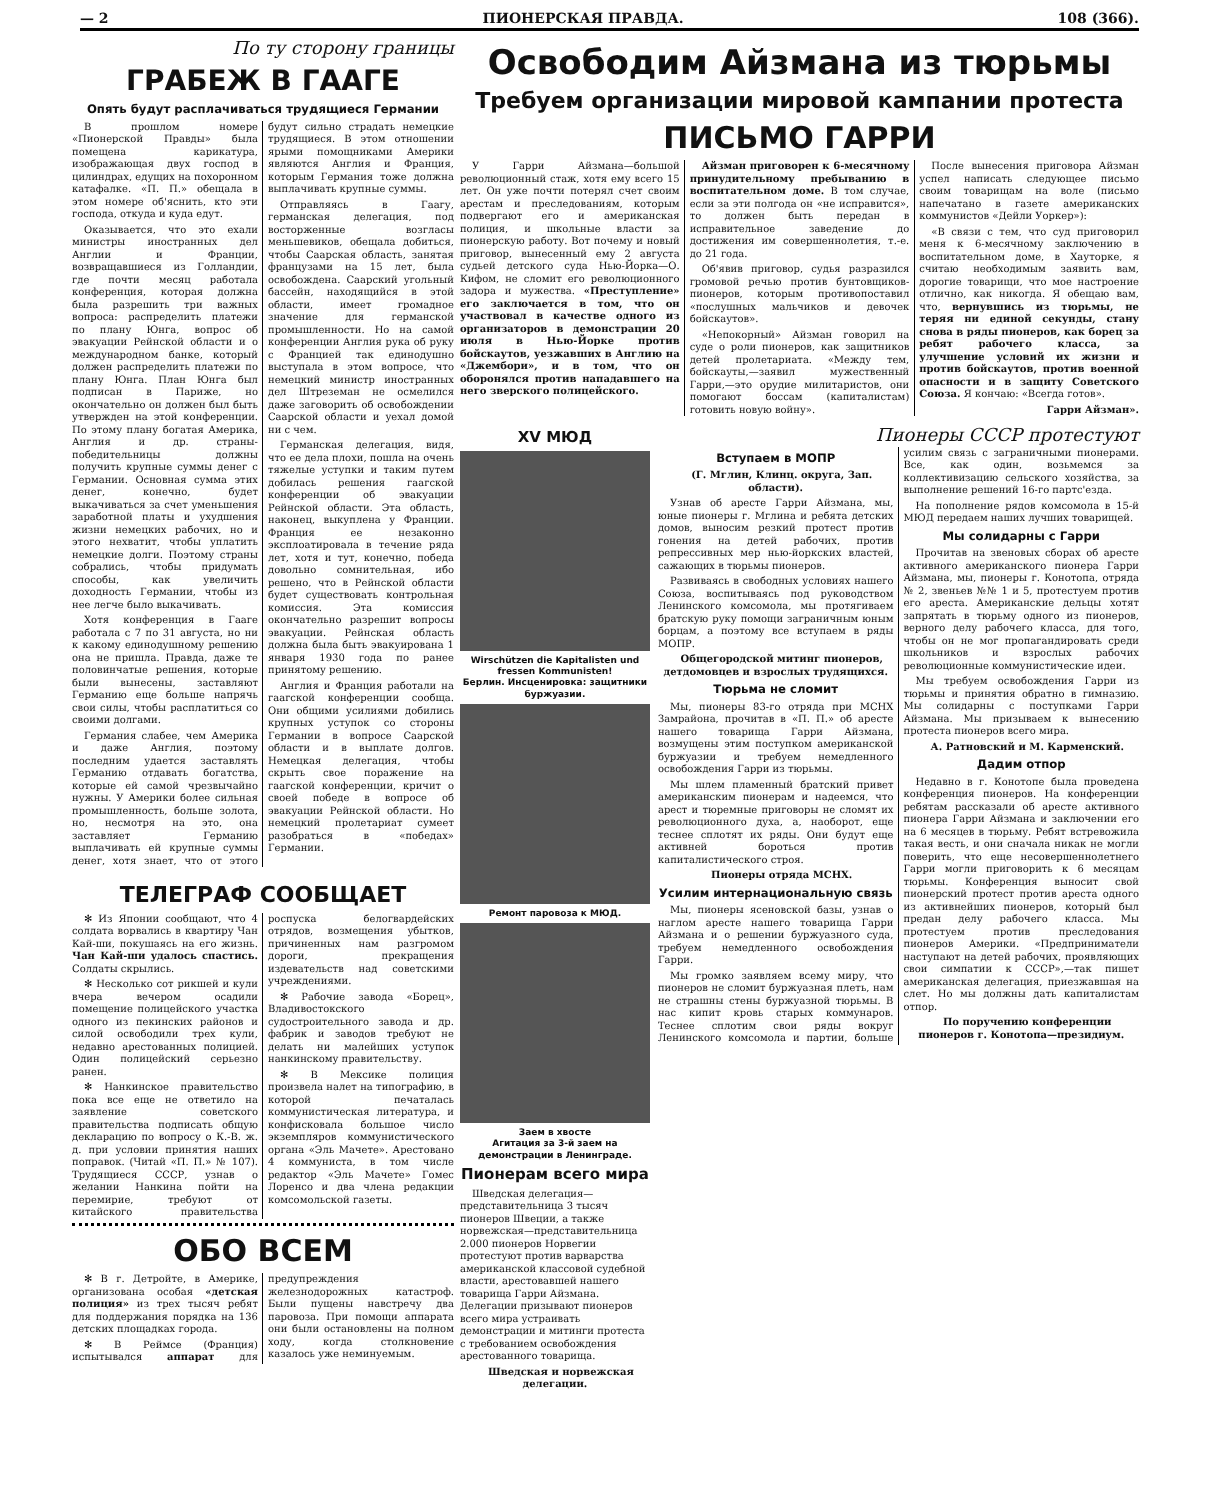— 2 ПИОНЕРСКАЯ ПРАВДА. 108 (366).
По ту сторону границы
ГРАБЕЖ В ГААГЕ
Опять будут расплачиваться трудящиеся Германии
В прошлом номере «Пионерской Правды» была помещена карикатура, изображающая двух господ в цилиндрах, едущих на похоронном катафалке. «П. П.» обещала в этом номере об'яснить, кто эти господа, откуда и куда едут.
Оказывается, что это ехали министры иностранных дел Англии и Франции, возвращавшиеся из Голландии, где почти месяц работала конференция, которая должна была разрешить три важных вопроса: распределить платежи по плану Юнга, вопрос об эвакуации Рейнской области и о международном банке, который должен распределить платежи по плану Юнга. План Юнга был подписан в Париже, но окончательно он должен был быть утвержден на этой конференции. По этому плану богатая Америка, Англия и др. страны-победительницы должны получить крупные суммы денег с Германии. Основная сумма этих денег, конечно, будет выкачиваться за счет уменьшения заработной платы и ухудшения жизни немецких рабочих, но и этого нехватит, чтобы уплатить немецкие долги. Поэтому страны собрались, чтобы придумать способы, как увеличить доходность Германии, чтобы из нее легче было выкачивать.
Хотя конференция в Гааге работала с 7 по 31 августа, но ни к какому единодушному решению она не пришла. Правда, даже те половинчатые решения, которые были вынесены, заставляют Германию еще больше напрячь свои силы, чтобы расплатиться со своими долгами.
Германия слабее, чем Америка и даже Англия, поэтому последним удается заставлять Германию отдавать богатства, которые ей самой чрезвычайно нужны. У Америки более сильная промышленность, больше золота, но, несмотря на это, она заставляет Германию выплачивать ей крупные суммы денег, хотя знает, что от этого будут сильно страдать немецкие трудящиеся. В этом отношении ярыми помощниками Америки являются Англия и Франция, которым Германия тоже должна выплачивать крупные суммы.
Отправляясь в Гаагу, германская делегация, под восторженные возгласы меньшевиков, обещала добиться, чтобы Саарская область, занятая французами на 15 лет, была освобождена. Саарский угольный бассейн, находящийся в этой области, имеет громадное значение для германской промышленности. Но на самой конференции Англия рука об руку с Францией так единодушно выступала в этом вопросе, что немецкий министр иностранных дел Штреземан не осмелился даже заговорить об освобождении Саарской области и уехал домой ни с чем.
Германская делегация, видя, что ее дела плохи, пошла на очень тяжелые уступки и таким путем добилась решения гаагской конференции об эвакуации Рейнской области. Эта область, наконец, выкуплена у Франции. Франция ее незаконно эксплоатировала в течение ряда лет, хотя и тут, конечно, победа довольно сомнительная, ибо решено, что в Рейнской области будет существовать контрольная комиссия. Эта комиссия окончательно разрешит вопросы эвакуации. Рейнская область должна была быть эвакуирована 1 января 1930 года по ранее принятому решению.
Англия и Франция работали на гаагской конференции сообща. Они общими усилиями добились крупных уступок со стороны Германии в вопросе Саарской области и в выплате долгов. Немецкая делегация, чтобы скрыть свое поражение на гаагской конференции, кричит о своей победе в вопросе об эвакуации Рейнской области. Но немецкий пролетариат сумеет разобраться в «победах» Германии.
ТЕЛЕГРАФ СООБЩАЕТ
✻ Из Японии сообщают, что 4 солдата ворвались в квартиру Чан Кай-ши, покушаясь на его жизнь. Чан Кай-ши удалось спастись. Солдаты скрылись.
✻ Несколько сот рикшей и кули вчера вечером осадили помещение полицейского участка одного из пекинских районов и силой освободили трех кули, недавно арестованных полицией. Один полицейский серьезно ранен.
✻ Нанкинское правительство пока все еще не ответило на заявление советского правительства подписать общую декларацию по вопросу о К.-В. ж. д. при условии принятия наших поправок. (Читай «П. П.» № 107). Трудящиеся СССР, узнав о желании Нанкина пойти на перемирие, требуют от китайского правительства роспуска белогвардейских отрядов, возмещения убытков, причиненных нам разгромом дороги, прекращения издевательств над советскими учреждениями.
✻ Рабочие завода «Борец», Владивостокского судостроительного завода и др. фабрик и заводов требуют не делать ни малейших уступок нанкинскому правительству.
✻ В Мексике полиция произвела налет на типографию, в которой печаталась коммунистическая литература, и конфисковала большое число экземпляров коммунистического органа «Эль Мачете». Арестовано 4 коммуниста, в том числе редактор «Эль Мачете» Гомес Лоренсо и два члена редакции комсомольской газеты.
ОБО ВСЕМ
✻ В г. Детройте, в Америке, организована особая «детская полиция» из трех тысяч ребят для поддержания порядка на 136 детских площадках города.
✻ В Реймсе (Франция) испытывался аппарат для предупреждения железнодорожных катастроф. Были пущены навстречу два паровоза. При помощи аппарата они были остановлены на полном ходу, когда столкновение казалось уже неминуемым.
Освободим Айзмана из тюрьмы
Требуем организации мировой кампании протеста
ПИСЬМО ГАРРИ
У Гарри Айзмана—большой революционный стаж, хотя ему всего 15 лет. Он уже почти потерял счет своим арестам и преследованиям, которым подвергают его и американская полиция, и школьные власти за пионерскую работу. Вот почему и новый приговор, вынесенный ему 2 августа судьей детского суда Нью-Йорка—О. Кифом, не сломит его революционного задора и мужества. «Преступление» его заключается в том, что он участвовал в качестве одного из организаторов в демонстрации 20 июля в Нью-Йорке против бойскаутов, уезжавших в Англию на «Джембори», и в том, что он оборонялся против нападавшего на него зверского полицейского.
Айзман приговорен к 6-месячному принудительному пребыванию в воспитательном доме. В том случае, если за эти полгода он «не исправится», то должен быть передан в исправительное заведение до достижения им совершеннолетия, т.-е. до 21 года.
Об'явив приговор, судья разразился громовой речью против бунтовщиков-пионеров, которым противопоставил «послушных мальчиков и девочек бойскаутов».
«Непокорный» Айзман говорил на суде о роли пионеров, как защитников детей пролетариата. «Между тем, бойскауты,—заявил мужественный Гарри,—это орудие милитаристов, они помогают боссам (капиталистам) готовить новую войну».
После вынесения приговора Айзман успел написать следующее письмо своим товарищам на воле (письмо напечатано в газете американских коммунистов «Дейли Уоркер»):
«В связи с тем, что суд приговорил меня к 6-месячному заключению в воспитательном доме, в Хауторке, я считаю необходимым заявить вам, дорогие товарищи, что мое настроение отлично, как никогда. Я обещаю вам, что, вернувшись из тюрьмы, не теряя ни единой секунды, стану снова в ряды пионеров, как борец за ребят рабочего класса, за улучшение условий их жизни и против бойскаутов, против военной опасности и в защиту Советского Союза. Я кончаю: «Всегда готов».
Гарри Айзман».
XV МЮД
Wirschützen die Kapitalisten und fressen Kommunisten!
Берлин. Инсценировка: защитники буржуазии.
Ремонт паровоза к МЮД.
Заем в хвосте
Агитация за 3-й заем на демонстрации в Ленинграде.
Пионерам всего мира
Шведская делегация—представительница 3 тысяч пионеров Швеции, а также норвежская—представительница 2.000 пионеров Норвегии протестуют против варварства американской классовой судебной власти, арестовавшей нашего товарища Гарри Айзмана. Делегации призывают пионеров всего мира устраивать демонстрации и митинги протеста с требованием освобождения арестованного товарища.
Шведская и норвежская делегации.
Пионеры СССР протестуют
Вступаем в МОПР
(Г. Мглин, Клинц. округа, Зап. области).
Узнав об аресте Гарри Айзмана, мы, юные пионеры г. Мглина и ребята детских домов, выносим резкий протест против гонения на детей рабочих, против репрессивных мер нью-йоркских властей, сажающих в тюрьмы пионеров.
Развиваясь в свободных условиях нашего Союза, воспитываясь под руководством Ленинского комсомола, мы протягиваем братскую руку помощи заграничным юным борцам, а поэтому все вступаем в ряды МОПР.
Общегородской митинг пионеров, детдомовцев и взрослых трудящихся.
Тюрьма не сломит
Мы, пионеры 83-го отряда при МСНХ Замрайона, прочитав в «П. П.» об аресте нашего товарища Гарри Айзмана, возмущены этим поступком американской буржуазии и требуем немедленного освобождения Гарри из тюрьмы.
Мы шлем пламенный братский привет американским пионерам и надеемся, что арест и тюремные приговоры не сломят их революционного духа, а, наоборот, еще теснее сплотят их ряды. Они будут еще активней бороться против капиталистического строя.
Пионеры отряда МСНХ.
Усилим интернациональную связь
Мы, пионеры ясеновской базы, узнав о наглом аресте нашего товарища Гарри Айзмана и о решении буржуазного суда, требуем немедленного освобождения Гарри.
Мы громко заявляем всему миру, что пионеров не сломит буржуазная плеть, нам не страшны стены буржуазной тюрьмы. В нас кипит кровь старых коммунаров. Теснее сплотим свои ряды вокруг Ленинского комсомола и партии, больше усилим связь с заграничными пионерами. Все, как один, возьмемся за коллективизацию сельского хозяйства, за выполнение решений 16-го партс'езда.
На пополнение рядов комсомола в 15-й МЮД передаем наших лучших товарищей.
Мы солидарны с Гарри
Прочитав на звеновых сборах об аресте активного американского пионера Гарри Айзмана, мы, пионеры г. Конотопа, отряда № 2, звеньев №№ 1 и 5, протестуем против его ареста. Американские дельцы хотят запрятать в тюрьму одного из пионеров, верного делу рабочего класса, для того, чтобы он не мог пропагандировать среди школьников и взрослых рабочих революционные коммунистические идеи.
Мы требуем освобождения Гарри из тюрьмы и принятия обратно в гимназию. Мы солидарны с поступками Гарри Айзмана. Мы призываем к вынесению протеста пионеров всего мира.
А. Ратновский и М. Карменский.
Дадим отпор
Недавно в г. Конотопе была проведена конференция пионеров. На конференции ребятам рассказали об аресте активного пионера Гарри Айзмана и заключении его на 6 месяцев в тюрьму. Ребят встревожила такая весть, и они сначала никак не могли поверить, что еще несовершеннолетнего Гарри могли приговорить к 6 месяцам тюрьмы. Конференция выносит свой пионерский протест против ареста одного из активнейших пионеров, который был предан делу рабочего класса. Мы протестуем против преследования пионеров Америки. «Предприниматели наступают на детей рабочих, проявляющих свои симпатии к СССР»,—так пишет американская делегация, приезжавшая на слет. Но мы должны дать капиталистам отпор.
По поручению конференции пионеров г. Конотопа—президиум.